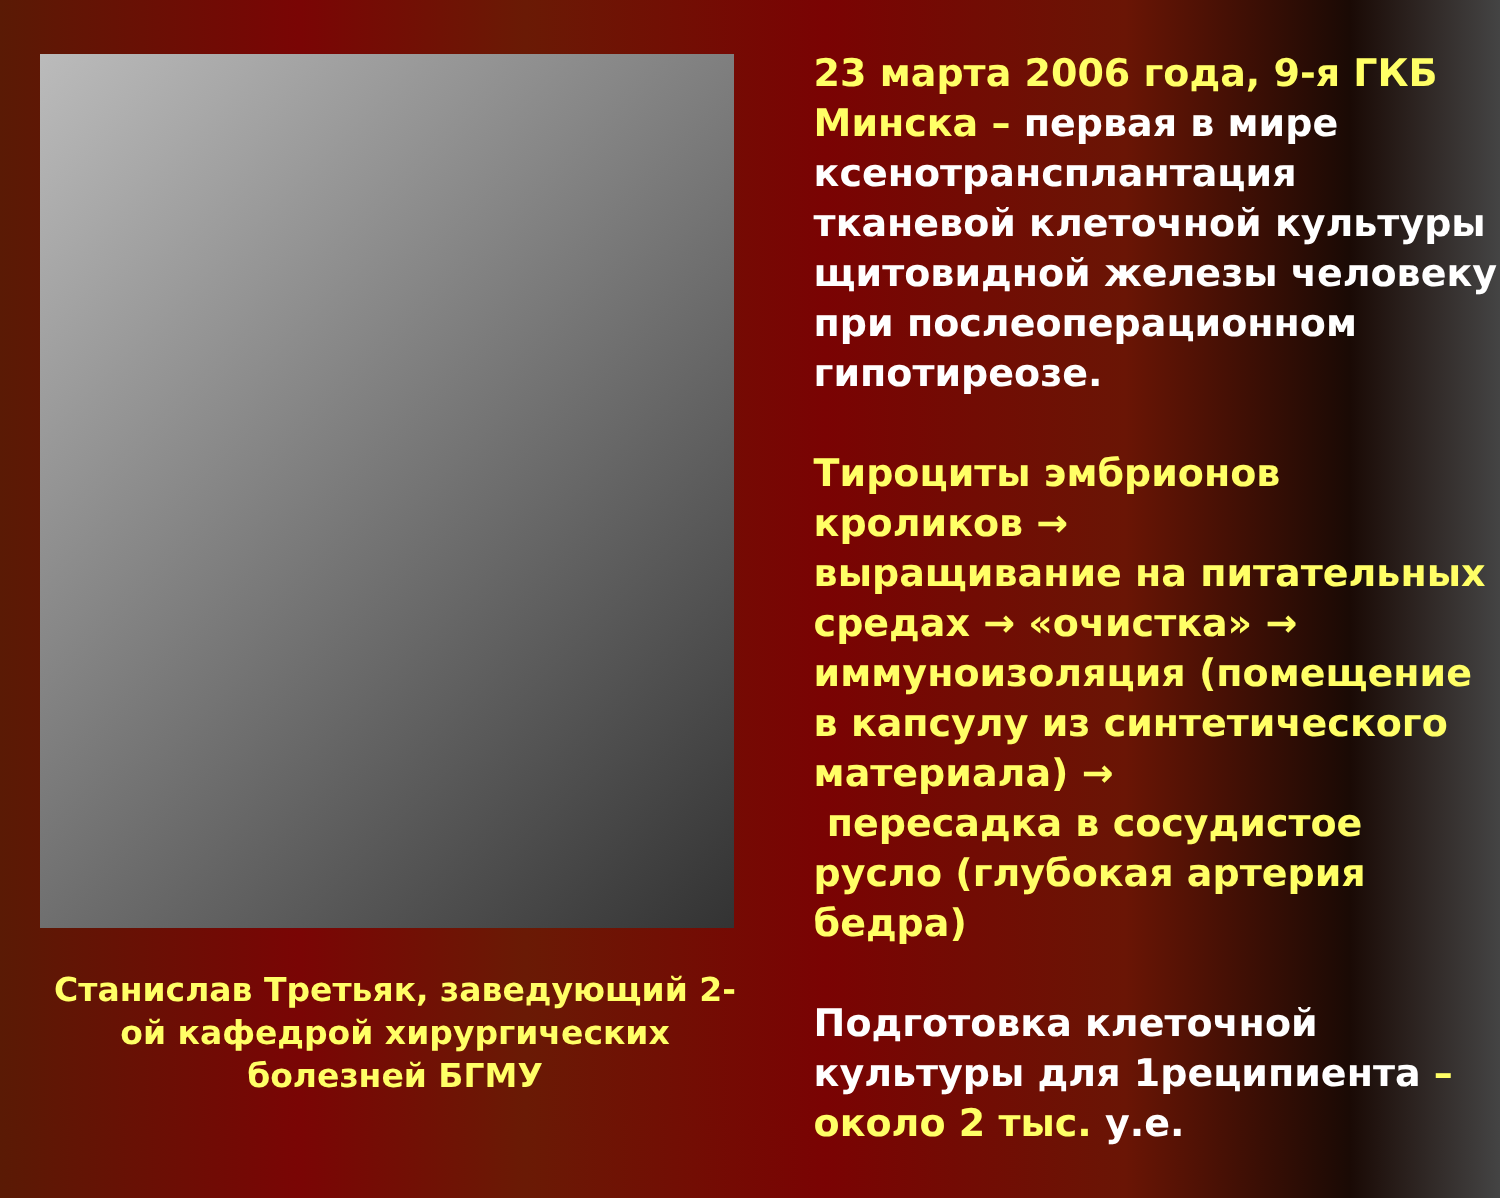Станислав Третьяк, заведующий 2-ой кафедрой хирургических болезней БГМУ
23 марта 2006 года, 9-я ГКБ Минска – первая в мире ксенотрансплантация тканевой клеточной культуры щитовидной железы человеку при послеоперационном гипотиреозе.
Тироциты эмбрионов кроликов →
выращивание на питательных средах → «очистка» → иммуноизоляция (помещение в капсулу из синтетического материала) →
пересадка в сосудистое русло (глубокая артерия бедра)
Подготовка клеточной культуры для 1реципиента – около 2 тыс. у.е.